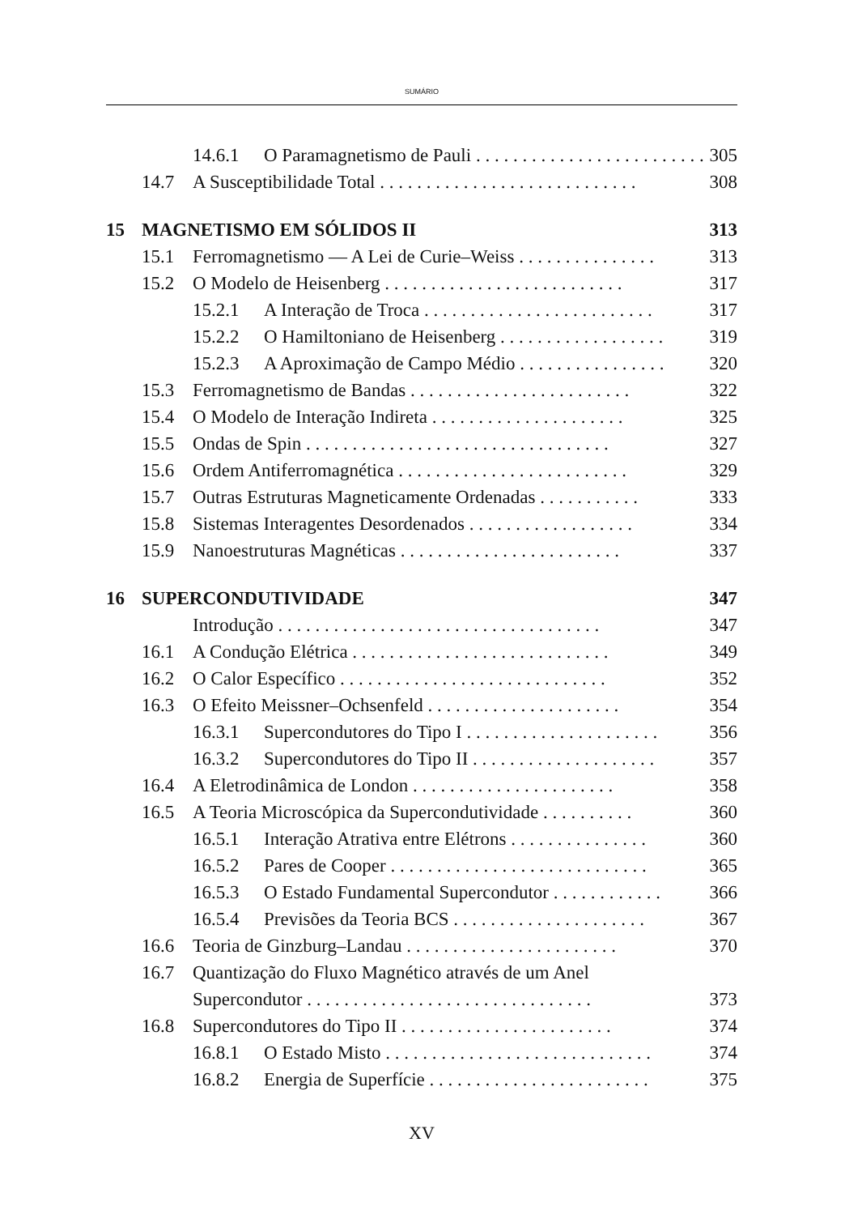SUMÁRIO
14.6.1 O Paramagnetismo de Pauli . . . . . . . . . . . . . . . . . . . . . . . . . 305
14.7 A Susceptibilidade Total . . . . . . . . . . . . . . . . . . . . . . . . . . . . 308
15 MAGNETISMO EM SÓLIDOS II 313
15.1 Ferromagnetismo — A Lei de Curie–Weiss . . . . . . . . . . . . . . . 313
15.2 O Modelo de Heisenberg . . . . . . . . . . . . . . . . . . . . . . . . . . 317
15.2.1 A Interação de Troca . . . . . . . . . . . . . . . . . . . . . . . . . 317
15.2.2 O Hamiltoniano de Heisenberg . . . . . . . . . . . . . . . . . . 319
15.2.3 A Aproximação de Campo Médio . . . . . . . . . . . . . . . . 320
15.3 Ferromagnetismo de Bandas . . . . . . . . . . . . . . . . . . . . . . . . 322
15.4 O Modelo de Interação Indireta . . . . . . . . . . . . . . . . . . . . . 325
15.5 Ondas de Spin . . . . . . . . . . . . . . . . . . . . . . . . . . . . . . . . . 327
15.6 Ordem Antiferromagnética . . . . . . . . . . . . . . . . . . . . . . . . . 329
15.7 Outras Estruturas Magneticamente Ordenadas . . . . . . . . . . . 333
15.8 Sistemas Interagentes Desordenados . . . . . . . . . . . . . . . . . . 334
15.9 Nanoestruturas Magnéticas . . . . . . . . . . . . . . . . . . . . . . . . 337
16 SUPERCONDUTIVIDADE 347
Introdução . . . . . . . . . . . . . . . . . . . . . . . . . . . . . . . . . . . 347
16.1 A Condução Elétrica . . . . . . . . . . . . . . . . . . . . . . . . . . . . 349
16.2 O Calor Específico . . . . . . . . . . . . . . . . . . . . . . . . . . . . . 352
16.3 O Efeito Meissner–Ochsenfeld . . . . . . . . . . . . . . . . . . . . . 354
16.3.1 Supercondutores do Tipo I . . . . . . . . . . . . . . . . . . . . . 356
16.3.2 Supercondutores do Tipo II . . . . . . . . . . . . . . . . . . . . 357
16.4 A Eletrodinâmica de London . . . . . . . . . . . . . . . . . . . . . . 358
16.5 A Teoria Microscópica da Supercondutividade . . . . . . . . . . 360
16.5.1 Interação Atrativa entre Elétrons . . . . . . . . . . . . . . . 360
16.5.2 Pares de Cooper . . . . . . . . . . . . . . . . . . . . . . . . . . . . 365
16.5.3 O Estado Fundamental Supercondutor . . . . . . . . . . . . 366
16.5.4 Previsões da Teoria BCS . . . . . . . . . . . . . . . . . . . . . 367
16.6 Teoria de Ginzburg–Landau . . . . . . . . . . . . . . . . . . . . . . . 370
16.7 Quantização do Fluxo Magnético através de um Anel
Supercondutor . . . . . . . . . . . . . . . . . . . . . . . . . . . . . . . 373
16.8 Supercondutores do Tipo II . . . . . . . . . . . . . . . . . . . . . . . 374
16.8.1 O Estado Misto . . . . . . . . . . . . . . . . . . . . . . . . . . . . . 374
16.8.2 Energia de Superfície . . . . . . . . . . . . . . . . . . . . . . . . 375
XV